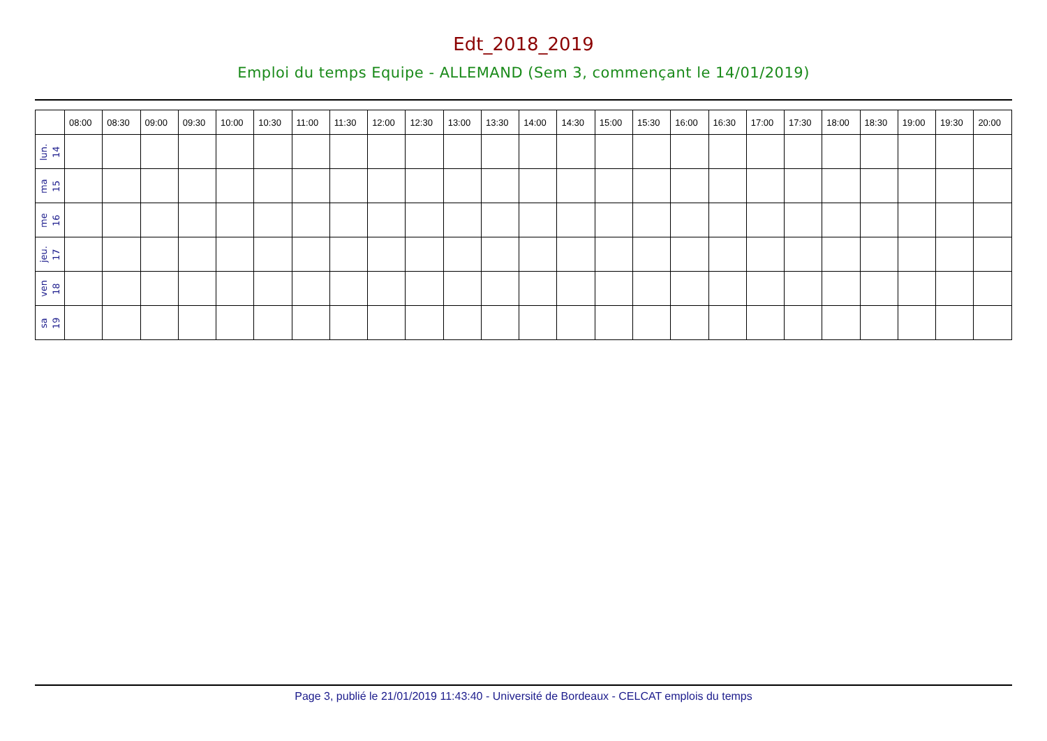Edt_2018_2019
Emploi du temps Equipe - ALLEMAND (Sem 3, commençant le 14/01/2019)
| | 08:00 | 08:30 | 09:00 | 09:30 | 10:00 | 10:30 | 11:00 | 11:30 | 12:00 | 12:30 | 13:00 | 13:30 | 14:00 | 14:30 | 15:00 | 15:30 | 16:00 | 16:30 | 17:00 | 17:30 | 18:00 | 18:30 | 19:00 | 19:30 | 20:00 |
| --- | --- | --- | --- | --- | --- | --- | --- | --- | --- | --- | --- | --- | --- | --- | --- | --- | --- | --- | --- | --- | --- | --- | --- | --- | --- |
| lun. 14 | | | | | | | | | | | | | | | | | | | | | | | | | |
| ma 15 | | | | | | | | | | | | | | | | | | | | | | | | | |
| me 16 | | | | | | | | | | | | | | | | | | | | | | | | | |
| jeu. 17 | | | | | | | | | | | | | | | | | | | | | | | | | |
| ven 18 | | | | | | | | | | | | | | | | | | | | | | | | | |
| sa 19 | | | | | | | | | | | | | | | | | | | | | | | | | |
Page 3, publié le 21/01/2019 11:43:40 - Université de Bordeaux - CELCAT emplois du temps